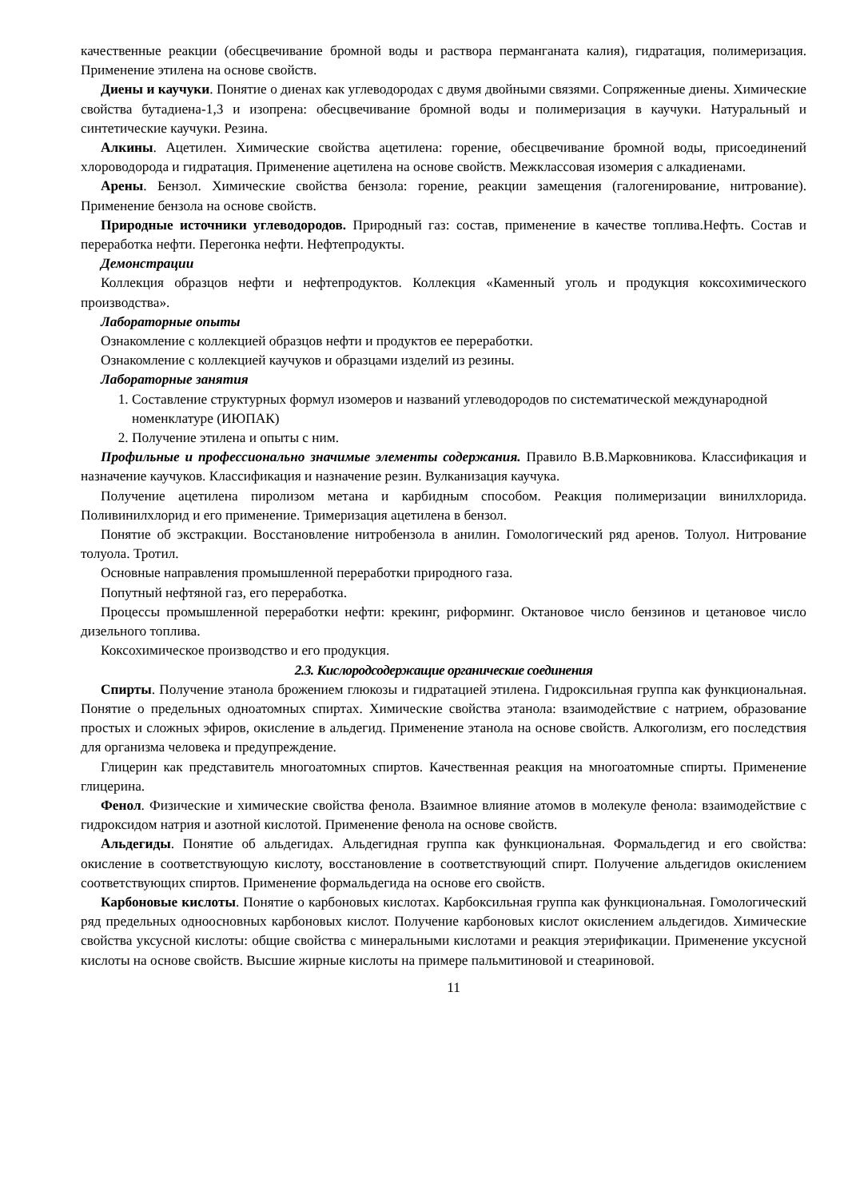качественные реакции (обесцвечивание бромной воды и раствора перманганата калия), гидратация, полимеризация. Применение этилена на основе свойств.
Диены и каучуки. Понятие о диенах как углеводородах с двумя двойными связями. Сопряженные диены. Химические свойства бутадиена-1,3 и изопрена: обесцвечивание бромной воды и полимеризация в каучуки. Натуральный и синтетические каучуки. Резина.
Алкины. Ацетилен. Химические свойства ацетилена: горение, обесцвечивание бромной воды, присоединений хлороводорода и гидратация. Применение ацетилена на основе свойств. Межклассовая изомерия с алкадиенами.
Арены. Бензол. Химические свойства бензола: горение, реакции замещения (галогенирование, нитрование). Применение бензола на основе свойств.
Природные источники углеводородов. Природный газ: состав, применение в качестве топлива.Нефть. Состав и переработка нефти. Перегонка нефти. Нефтепродукты.
Демонстрации
Коллекция образцов нефти и нефтепродуктов. Коллекция «Каменный уголь и продукция коксохимического производства».
Лабораторные опыты
Ознакомление с коллекцией образцов нефти и продуктов ее переработки.
Ознакомление с коллекцией каучуков и образцами изделий из резины.
Лабораторные занятия
1. Составление структурных формул изомеров и названий углеводородов по систематической международной номенклатуре (ИЮПАК)
2. Получение этилена и опыты с ним.
Профильные и профессионально значимые элементы содержания. Правило В.В.Марковникова. Классификация и назначение каучуков. Классификация и назначение резин. Вулканизация каучука.
Получение ацетилена пиролизом метана и карбидным способом. Реакция полимеризации винилхлорида. Поливинилхлорид и его применение. Тримеризация ацетилена в бензол.
Понятие об экстракции. Восстановление нитробензола в анилин. Гомологический ряд аренов. Толуол. Нитрование толуола. Тротил.
Основные направления промышленной переработки природного газа.
Попутный нефтяной газ, его переработка.
Процессы промышленной переработки нефти: крекинг, риформинг. Октановое число бензинов и цетановое число дизельного топлива.
Коксохимическое производство и его продукция.
2.3. Кислородсодержащие органические соединения
Спирты. Получение этанола брожением глюкозы и гидратацией этилена. Гидроксильная группа как функциональная. Понятие о предельных одноатомных спиртах. Химические свойства этанола: взаимодействие с натрием, образование простых и сложных эфиров, окисление в альдегид. Применение этанола на основе свойств. Алкоголизм, его последствия для организма человека и предупреждение.
Глицерин как представитель многоатомных спиртов. Качественная реакция на многоатомные спирты. Применение глицерина.
Фенол. Физические и химические свойства фенола. Взаимное влияние атомов в молекуле фенола: взаимодействие с гидроксидом натрия и азотной кислотой. Применение фенола на основе свойств.
Альдегиды. Понятие об альдегидах. Альдегидная группа как функциональная. Формальдегид и его свойства: окисление в соответствующую кислоту, восстановление в соответствующий спирт. Получение альдегидов окислением соответствующих спиртов. Применение формальдегида на основе его свойств.
Карбоновые кислоты. Понятие о карбоновых кислотах. Карбоксильная группа как функциональная. Гомологический ряд предельных одноосновных карбоновых кислот. Получение карбоновых кислот окислением альдегидов. Химические свойства уксусной кислоты: общие свойства с минеральными кислотами и реакция этерификации. Применение уксусной кислоты на основе свойств. Высшие жирные кислоты на примере пальмитиновой и стеариновой.
11